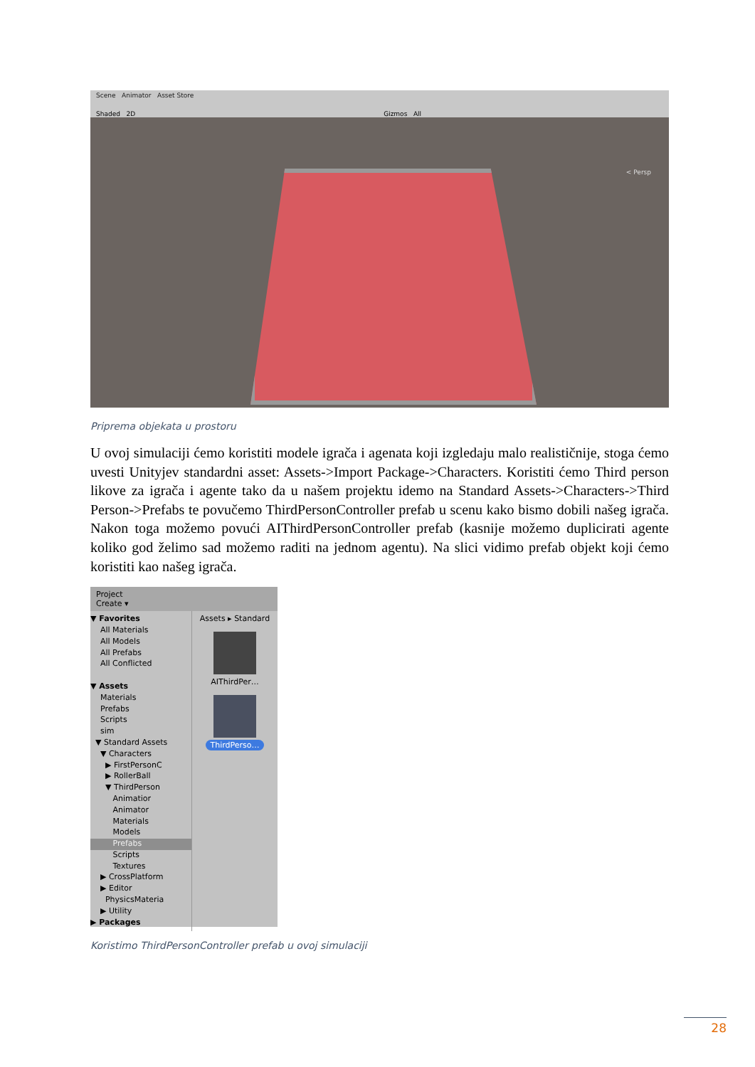Scene Animator Asset Store
Shaded 2D Gizmos All
< Persp
Priprema objekata u prostoru
U ovoj simulaciji ćemo koristiti modele igrača i agenata koji izgledaju malo realističnije, stoga ćemo uvesti Unityjev standardni asset: Assets->Import Package->Characters. Koristiti ćemo Third person likove za igrača i agente tako da u našem projektu idemo na Standard Assets->Characters->Third Person->Prefabs te povučemo ThirdPersonController prefab u scenu kako bismo dobili našeg igrača. Nakon toga možemo povući AIThirdPersonController prefab (kasnije možemo duplicirati agente koliko god želimo sad možemo raditi na jednom agentu). Na slici vidimo prefab objekt koji ćemo koristiti kao našeg igrača.
Project
Create ▾
▼ Favorites
All Materials
All Models
All Prefabs
All Conflicted
▼ Assets
Materials
Prefabs
Scripts
sim
▼ Standard Assets
▼ Characters
▶ FirstPersonC
▶ RollerBall
▼ ThirdPerson
Animatior
Animator
Materials
Models
Prefabs
Scripts
Textures
▶ CrossPlatform
▶ Editor
PhysicsMateria
▶ Utility
▶ Packages
Assets ▸ Standard
AIThirdPer…
ThirdPerso…
Koristimo ThirdPersonController prefab u ovoj simulaciji
28